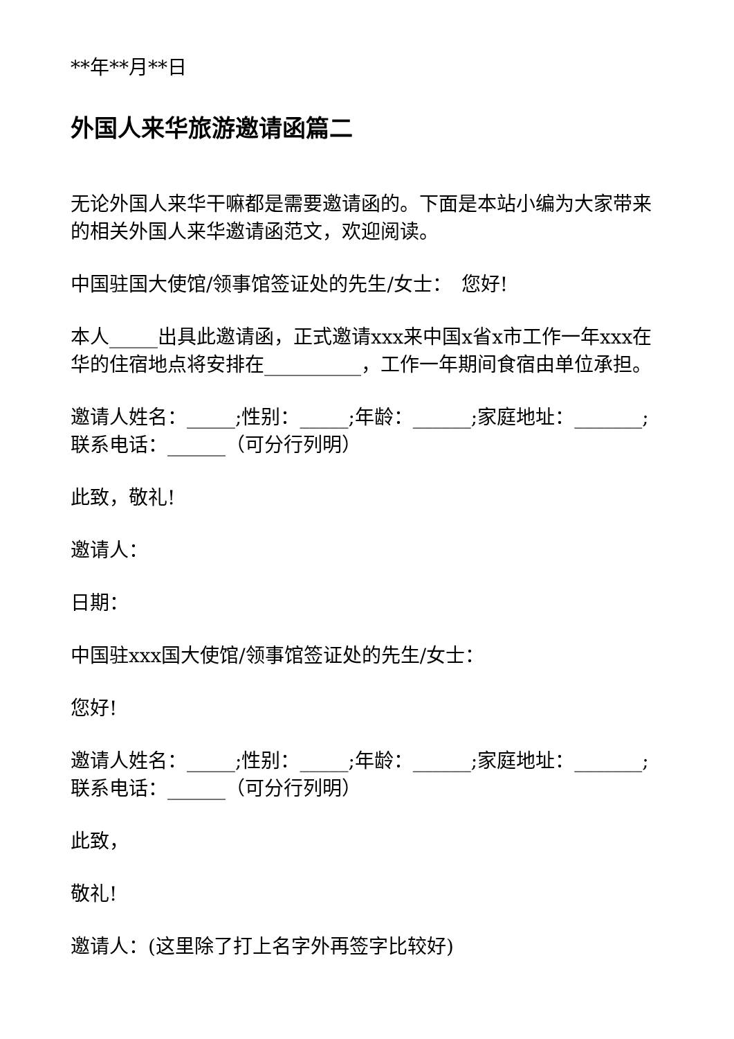**年**月**日
外国人来华旅游邀请函篇二
无论外国人来华干嘛都是需要邀请函的。下面是本站小编为大家带来的相关外国人来华邀请函范文，欢迎阅读。
中国驻国大使馆/领事馆签证处的先生/女士：　您好!
本人_____出具此邀请函，正式邀请xxx来中国x省x市工作一年xxx在华的住宿地点将安排在__________，工作一年期间食宿由单位承担。
邀请人姓名：_____;性别：_____;年龄：______;家庭地址：_______;联系电话：______（可分行列明）
此致，敬礼!
邀请人：
日期：
中国驻xxx国大使馆/领事馆签证处的先生/女士：
您好!
邀请人姓名：_____;性别：_____;年龄：______;家庭地址：_______;联系电话：______（可分行列明）
此致，
敬礼!
邀请人：(这里除了打上名字外再签字比较好)